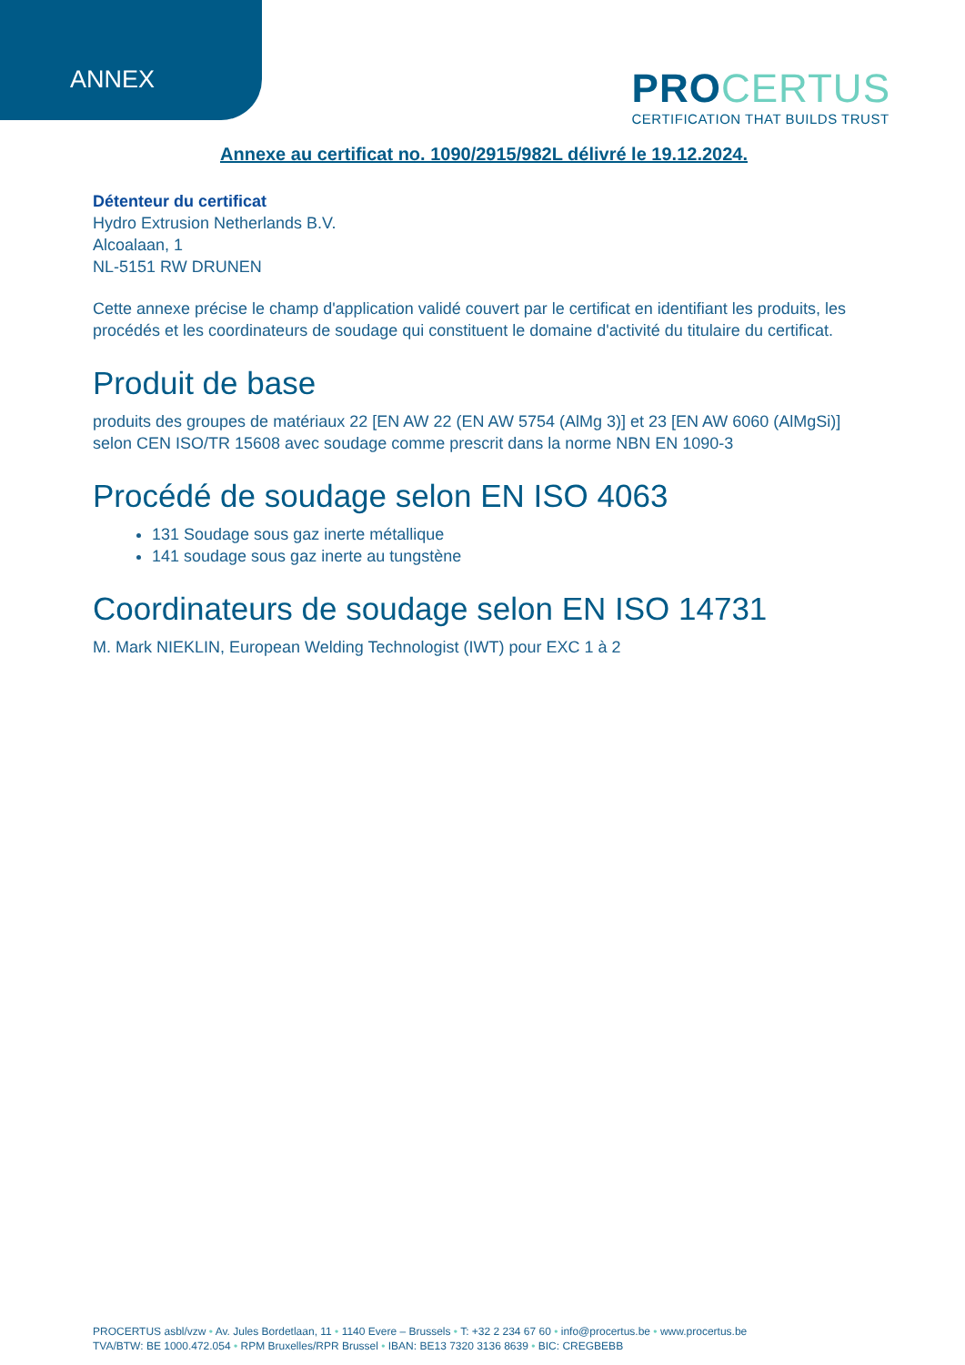ANNEX
PROCERTUS
CERTIFICATION THAT BUILDS TRUST
Annexe au certificat no. 1090/2915/982L délivré le 19.12.2024.
Détenteur du certificat
Hydro Extrusion Netherlands B.V.
Alcoalaan, 1
NL-5151 RW DRUNEN
Cette annexe précise le champ d'application validé couvert par le certificat en identifiant les produits, les procédés et les coordinateurs de soudage qui constituent le domaine d'activité du titulaire du certificat.
Produit de base
produits des groupes de matériaux 22 [EN AW 22 (EN AW 5754 (AlMg 3)] et 23 [EN AW 6060 (AlMgSi)] selon CEN ISO/TR 15608 avec soudage comme prescrit dans la norme NBN EN 1090-3
Procédé de soudage selon EN ISO 4063
131 Soudage sous gaz inerte métallique
141 soudage sous gaz inerte au tungstène
Coordinateurs de soudage selon EN ISO 14731
M. Mark NIEKLIN, European Welding Technologist (IWT) pour EXC 1 à 2
PROCERTUS asbl/vzw • Av. Jules Bordetlaan, 11 • 1140 Evere – Brussels • T: +32 2 234 67 60 • info@procertus.be • www.procertus.be
TVA/BTW: BE 1000.472.054 • RPM Bruxelles/RPR Brussel • IBAN: BE13 7320 3136 8639 • BIC: CREGBEBB